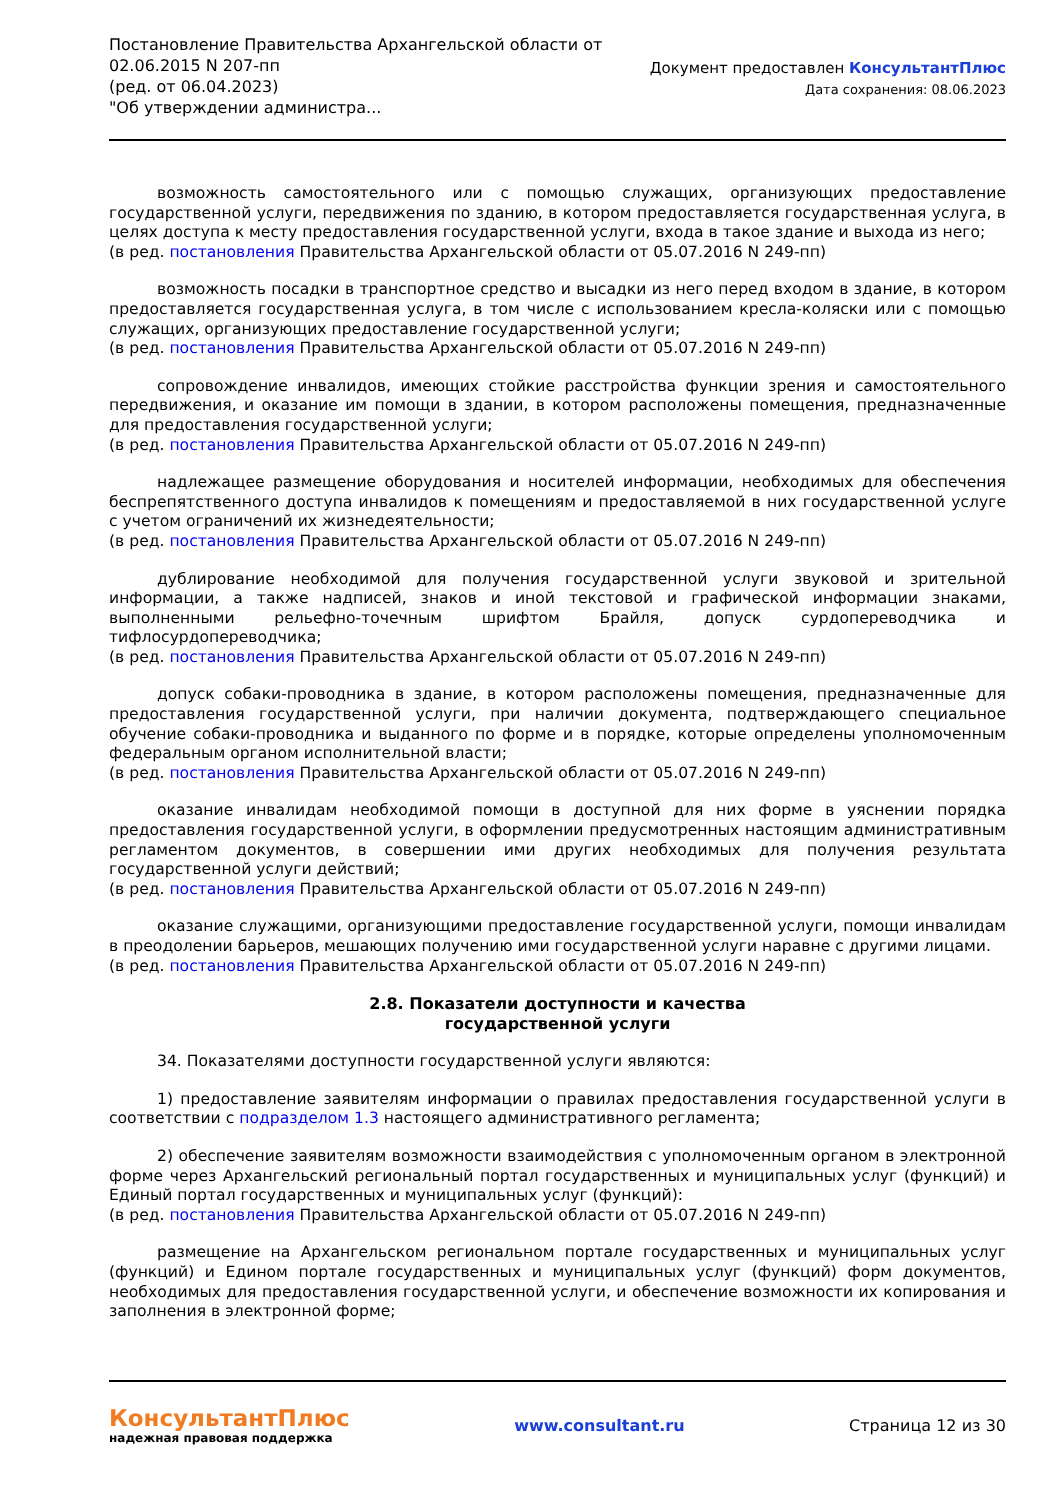Постановление Правительства Архангельской области от
02.06.2015 N 207-пп
(ред. от 06.04.2023)
"Об утверждении администра...
Документ предоставлен КонсультантПлюс
Дата сохранения: 08.06.2023
возможность самостоятельного или с помощью служащих, организующих предоставление государственной услуги, передвижения по зданию, в котором предоставляется государственная услуга, в целях доступа к месту предоставления государственной услуги, входа в такое здание и выхода из него;
(в ред. постановления Правительства Архангельской области от 05.07.2016 N 249-пп)
возможность посадки в транспортное средство и высадки из него перед входом в здание, в котором предоставляется государственная услуга, в том числе с использованием кресла-коляски или с помощью служащих, организующих предоставление государственной услуги;
(в ред. постановления Правительства Архангельской области от 05.07.2016 N 249-пп)
сопровождение инвалидов, имеющих стойкие расстройства функции зрения и самостоятельного передвижения, и оказание им помощи в здании, в котором расположены помещения, предназначенные для предоставления государственной услуги;
(в ред. постановления Правительства Архангельской области от 05.07.2016 N 249-пп)
надлежащее размещение оборудования и носителей информации, необходимых для обеспечения беспрепятственного доступа инвалидов к помещениям и предоставляемой в них государственной услуге с учетом ограничений их жизнедеятельности;
(в ред. постановления Правительства Архангельской области от 05.07.2016 N 249-пп)
дублирование необходимой для получения государственной услуги звуковой и зрительной информации, а также надписей, знаков и иной текстовой и графической информации знаками, выполненными рельефно-точечным шрифтом Брайля, допуск сурдопереводчика и тифлосурдопереводчика;
(в ред. постановления Правительства Архангельской области от 05.07.2016 N 249-пп)
допуск собаки-проводника в здание, в котором расположены помещения, предназначенные для предоставления государственной услуги, при наличии документа, подтверждающего специальное обучение собаки-проводника и выданного по форме и в порядке, которые определены уполномоченным федеральным органом исполнительной власти;
(в ред. постановления Правительства Архангельской области от 05.07.2016 N 249-пп)
оказание инвалидам необходимой помощи в доступной для них форме в уяснении порядка предоставления государственной услуги, в оформлении предусмотренных настоящим административным регламентом документов, в совершении ими других необходимых для получения результата государственной услуги действий;
(в ред. постановления Правительства Архангельской области от 05.07.2016 N 249-пп)
оказание служащими, организующими предоставление государственной услуги, помощи инвалидам в преодолении барьеров, мешающих получению ими государственной услуги наравне с другими лицами.
(в ред. постановления Правительства Архангельской области от 05.07.2016 N 249-пп)
2.8. Показатели доступности и качества
государственной услуги
34. Показателями доступности государственной услуги являются:
1) предоставление заявителям информации о правилах предоставления государственной услуги в соответствии с подразделом 1.3 настоящего административного регламента;
2) обеспечение заявителям возможности взаимодействия с уполномоченным органом в электронной форме через Архангельский региональный портал государственных и муниципальных услуг (функций) и Единый портал государственных и муниципальных услуг (функций):
(в ред. постановления Правительства Архангельской области от 05.07.2016 N 249-пп)
размещение на Архангельском региональном портале государственных и муниципальных услуг (функций) и Едином портале государственных и муниципальных услуг (функций) форм документов, необходимых для предоставления государственной услуги, и обеспечение возможности их копирования и заполнения в электронной форме;
КонсультантПлюс
надежная правовая поддержка
www.consultant.ru Страница 12 из 30